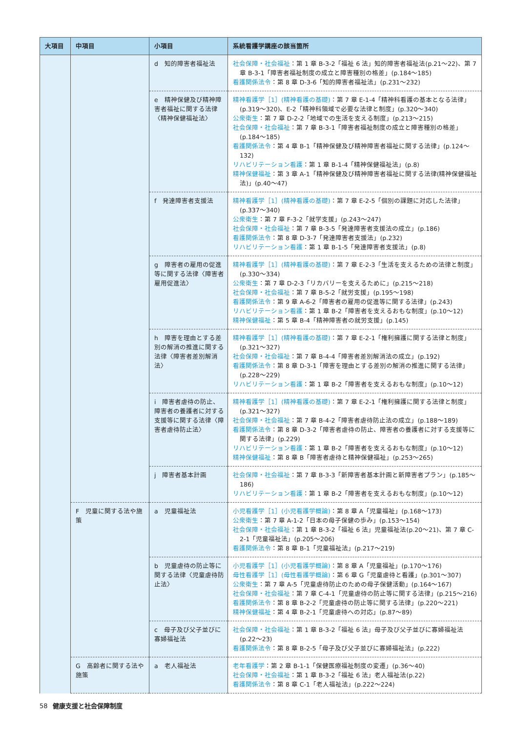| 大項目 | 中項目 | 小項目 | 系統看護学講座の該当箇所 |
| --- | --- | --- | --- |
| | | d 知的障害者福祉法 | 社会保障・社会福祉 ：第 1 章 B-3-2「福祉 6 法」知的障害者福祉法(p.21〜22)、第 7 章 B-3-1「障害者福祉制度の成立と障害種別の格差」(p.184〜185) 看護関係法令 ：第 8 章 D-3-6「知的障害者福祉法」(p.231〜232) |
| | | e 精神保健及び精神障害者福祉に関する法律〈精神保健福祉法〉 | 精神看護学［1］(精神看護の基礎) ：第 7 章 E-1-4「精神科看護の基本となる法律」(p.319〜320)、E-2「精神科領域で必要な法律と制度」(p.320〜340) 公衆衛生 ：第 7 章 D-2-2「地域での生活を支える制度」(p.213〜215) 社会保障・社会福祉 ：第 7 章 B-3-1「障害者福祉制度の成立と障害種別の格差」(p.184〜185) 看護関係法令 ：第 4 章 B-1「精神保健及び精神障害者福祉に関する法律」(p.124〜132) リハビリテーション看護 ：第 1 章 B-1-4「精神保健福祉法」(p.8) 精神保健福祉 ：第 3 章 A-1「精神保健及び精神障害者福祉に関する法律(精神保健福祉法)」(p.40〜47) |
| | | f 発達障害者支援法 | 精神看護学［1］(精神看護の基礎) ：第 7 章 E-2-5「個別の課題に対応した法律」(p.337〜340) 公衆衛生 ：第 7 章 F-3-2「就学支援」(p.243〜247) 社会保障・社会福祉 ：第 7 章 B-3-5「発達障害者支援法の成立」(p.186) 看護関係法令 ：第 8 章 D-3-7「発達障害者支援法」(p.232) リハビリテーション看護 ：第 1 章 B-1-5「発達障害者支援法」(p.8) |
| | | g 障害者の雇用の促進等に関する法律〈障害者雇用促進法〉 | 精神看護学［1］(精神看護の基礎) ：第 7 章 E-2-3「生活を支えるための法律と制度」(p.330〜334) 公衆衛生 ：第 7 章 D-2-3「リカバリーを支えるために」(p.215〜218) 社会保障・社会福祉 ：第 7 章 B-5-2「就労支援」(p.195〜198) 看護関係法令 ：第 9 章 A-6-2「障害者の雇用の促進等に関する法律」(p.243) リハビリテーション看護 ：第 1 章 B-2「障害者を支えるおもな制度」(p.10〜12) 精神保健福祉 ：第 5 章 B-4「精神障害者の就労支援」(p.145) |
| | | h 障害を理由とする差別の解消の推進に関する法律〈障害者差別解消法〉 | 精神看護学［1］(精神看護の基礎) ：第 7 章 E-2-1「権利擁護に関する法律と制度」(p.321〜327) 社会保障・社会福祉 ：第 7 章 B-4-4「障害者差別解消法の成立」(p.192) 看護関係法令 ：第 8 章 D-3-1「障害を理由とする差別の解消の推進に関する法律」(p.228〜229) リハビリテーション看護 ：第 1 章 B-2「障害者を支えるおもな制度」(p.10〜12) |
| | | i 障害者虐待の防止、障害者の養護者に対する支援等に関する法律〈障害者虐待防止法〉 | 精神看護学［1］(精神看護の基礎) ：第 7 章 E-2-1「権利擁護に関する法律と制度」(p.321〜327) 社会保障・社会福祉 ：第 7 章 B-4-2「障害者虐待防止法の成立」(p.188〜189) 看護関係法令 ：第 8 章 D-3-2「障害者虐待の防止、障害者の養護者に対する支援等に関する法律」(p.229) リハビリテーション看護 ：第 1 章 B-2「障害者を支えるおもな制度」(p.10〜12) 精神保健福祉 ：第 8 章 B「障害者虐待と精神保健福祉」(p.253〜265) |
| | | j 障害者基本計画 | 社会保障・社会福祉 ：第 7 章 B-3-3「新障害者基本計画と新障害者プラン」(p.185〜186) リハビリテーション看護 ：第 1 章 B-2「障害者を支えるおもな制度」(p.10〜12) |
| | F 児童に関する法や施策 | a 児童福祉法 | 小児看護学［1］(小児看護学概論) ：第 8 章 A「児童福祉」(p.168〜173) 公衆衛生 ：第 7 章 A-1-2「日本の母子保健の歩み」(p.153〜154) 社会保障・社会福祉 ：第 1 章 B-3-2「福祉 6 法」児童福祉法(p.20〜21)、第 7 章 C-2-1「児童福祉法」(p.205〜206) 看護関係法令 ：第 8 章 B-1「児童福祉法」(p.217〜219) |
| | | b 児童虐待の防止等に関する法律〈児童虐待防止法〉 | 小児看護学［1］(小児看護学概論) ：第 8 章 A「児童福祉」(p.170〜176) 母性看護学［1］(母性看護学概論) ：第 6 章 G「児童虐待と看護」(p.301〜307) 公衆衛生 ：第 7 章 A-5「児童虐待防止のための母子保健活動」(p.164〜167) 社会保障・社会福祉 ：第 7 章 C-4-1「児童虐待の防止等に関する法律」(p.215〜216) 看護関係法令 ：第 8 章 B-2-2「児童虐待の防止等に関する法律」(p.220〜221) 精神保健福祉 ：第 4 章 B-2-1「児童虐待への対応」(p.87〜89) |
| | | c 母子及び父子並びに寡婦福祉法 | 社会保障・社会福祉 ：第 1 章 B-3-2「福祉 6 法」母子及び父子並びに寡婦福祉法(p.22〜23) 看護関係法令 ：第 8 章 B-2-5「母子及び父子並びに寡婦福祉法」(p.222) |
| | G 高齢者に関する法や施策 | a 老人福祉法 | 老年看護学 ：第 2 章 B-1-1「保健医療福祉制度の変遷」(p.36〜40) 社会保障・社会福祉 ：第 1 章 B-3-2「福祉 6 法」老人福祉法(p.22) 看護関係法令 ：第 8 章 C-1「老人福祉法」(p.222〜224) |
58 健康支援と社会保障制度